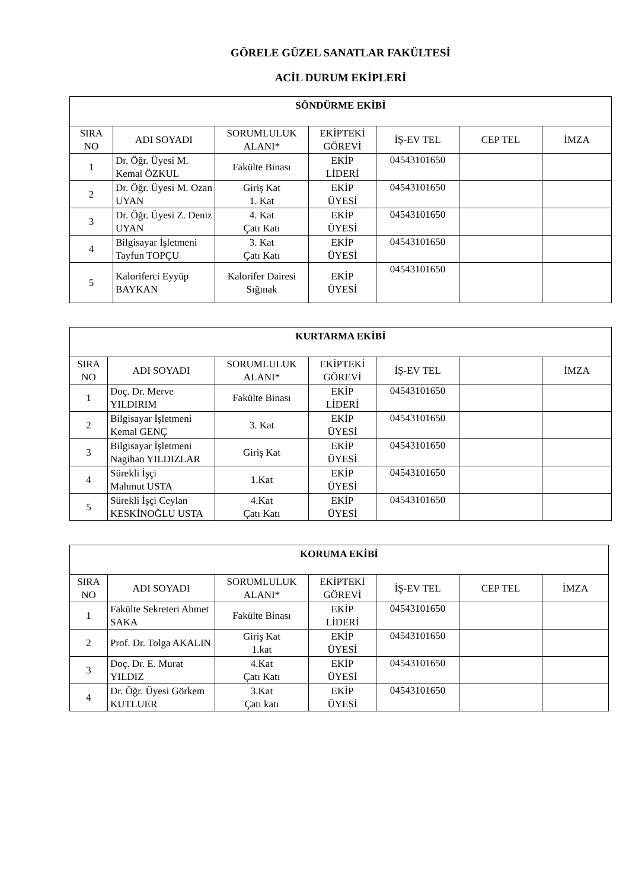GÖRELE GÜZEL SANATLAR FAKÜLTESİ
ACİL DURUM EKİPLERİ
| SÖNDÜRME EKİBİ | | | | | | |
| --- | --- | --- | --- | --- | --- | --- |
| SIRA NO | ADI SOYADI | SORUMLULUK ALANI* | EKİPTEKİ GÖREVİ | İŞ-EV TEL | CEP TEL | İMZA |
| 1 | Dr. Öğr. Üyesi M. Kemal ÖZKUL | Fakülte Binası | EKİP LİDERİ | 04543101650 | | |
| 2 | Dr. Öğr. Üyesi M. Ozan UYAN | Giriş Kat 1. Kat | EKİP ÜYESİ | 04543101650 | | |
| 3 | Dr. Öğr. Üyesi Z. Deniz UYAN | 4. Kat Çatı Katı | EKİP ÜYESİ | 04543101650 | | |
| 4 | Bilgisayar İşletmeni Tayfun TOPÇU | 3. Kat Çatı Katı | EKİP ÜYESİ | 04543101650 | | |
| 5 | Kaloriferci Eyyüp BAYKAN | Kalorifer Dairesi Sığınak | EKİP ÜYESİ | 04543101650 | | |
| KURTARMA EKİBİ | | | | | | |
| --- | --- | --- | --- | --- | --- | --- |
| SIRA NO | ADI SOYADI | SORUMLULUK ALANI* | EKİPTEKİ GÖREVİ | İŞ-EV TEL | | İMZA |
| 1 | Doç. Dr. Merve YILDIRIM | Fakülte Binası | EKİP LİDERİ | 04543101650 | | |
| 2 | Bilgisayar İşletmeni Kemal GENÇ | 3. Kat | EKİP ÜYESİ | 04543101650 | | |
| 3 | Bilgisayar İşletmeni Nagihan YILDIZLAR | Giriş Kat | EKİP ÜYESİ | 04543101650 | | |
| 4 | Sürekli İşçi Mahmut USTA | 1.Kat | EKİP ÜYESİ | 04543101650 | | |
| 5 | Sürekli İşçi Ceylan KESKİNOĞLU USTA | 4.Kat Çatı Katı | EKİP ÜYESİ | 04543101650 | | |
| KORUMA EKİBİ | | | | | | |
| --- | --- | --- | --- | --- | --- | --- |
| SIRA NO | ADI SOYADI | SORUMLULUK ALANI* | EKİPTEKİ GÖREVİ | İŞ-EV TEL | CEP TEL | İMZA |
| 1 | Fakülte Sekreteri Ahmet SAKA | Fakülte Binası | EKİP LİDERİ | 04543101650 | | |
| 2 | Prof. Dr. Tolga AKALIN | Giriş Kat 1.kat | EKİP ÜYESİ | 04543101650 | | |
| 3 | Doç. Dr. E. Murat YILDIZ | 4.Kat Çatı Katı | EKİP ÜYESİ | 04543101650 | | |
| 4 | Dr. Öğr. Üyesi Görkem KUTLUER | 3.Kat Çatı katı | EKİP ÜYESİ | 04543101650 | | |